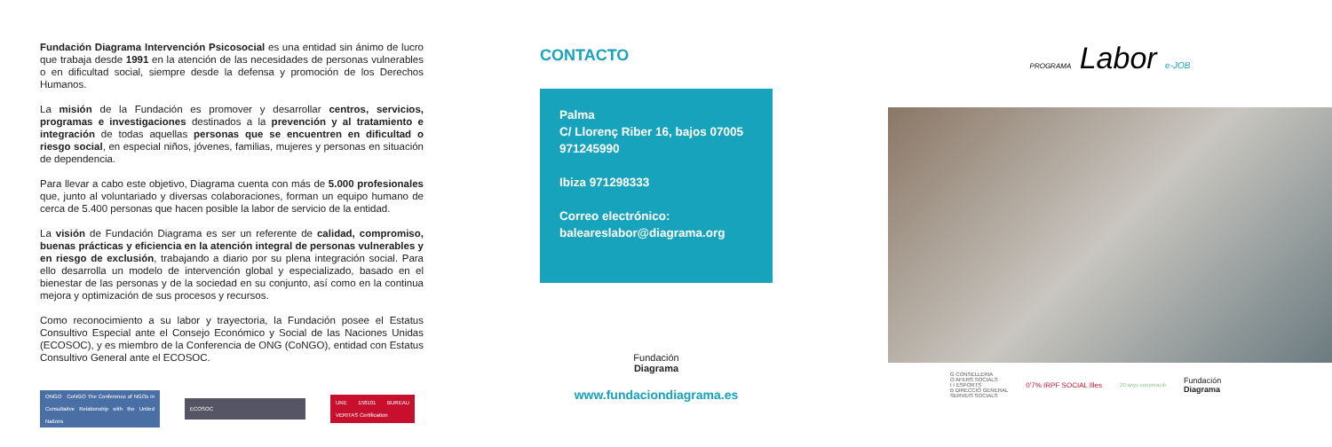Fundación Diagrama Intervención Psicosocial es una entidad sin ánimo de lucro que trabaja desde 1991 en la atención de las necesidades de personas vulnerables o en dificultad social, siempre desde la defensa y promoción de los Derechos Humanos.
La misión de la Fundación es promover y desarrollar centros, servicios, programas e investigaciones destinados a la prevención y al tratamiento e integración de todas aquellas personas que se encuentren en dificultad o riesgo social, en especial niños, jóvenes, familias, mujeres y personas en situación de dependencia.
Para llevar a cabo este objetivo, Diagrama cuenta con más de 5.000 profesionales que, junto al voluntariado y diversas colaboraciones, forman un equipo humano de cerca de 5.400 personas que hacen posible la labor de servicio de la entidad.
La visión de Fundación Diagrama es ser un referente de calidad, compromiso, buenas prácticas y eficiencia en la atención integral de personas vulnerables y en riesgo de exclusión, trabajando a diario por su plena integración social. Para ello desarrolla un modelo de intervención global y especializado, basado en el bienestar de las personas y de la sociedad en su conjunto, así como en la continua mejora y optimización de sus procesos y recursos.
Como reconocimiento a su labor y trayectoria, la Fundación posee el Estatus Consultivo Especial ante el Consejo Económico y Social de las Naciones Unidas (ECOSOC), y es miembro de la Conferencia de ONG (CoNGO), entidad con Estatus Consultivo General ante el ECOSOC.
ONGO CoNGO The Conference of NGOs in Consultative Relationship with the United Nations
ECOSOC
UNE 158101 BUREAU VERITAS Certification
CONTACTO
Palma
C/ Llorenç Riber 16, bajos 07005
971245990
Ibiza 971298333
Correo electrónico:
baleareslabor@diagrama.org
Fundación
Diagrama
www.fundaciondiagrama.es
PROGRAMA Labor e-JOB
G CONSELLERIA
O AFERS SOCIALS
I I ESPORTS
B DIRECCIÓ GENERAL
SERVEIS SOCIALS
0'7% IRPF SOCIAL Illes
20 anys cooperació
Fundación
Diagrama